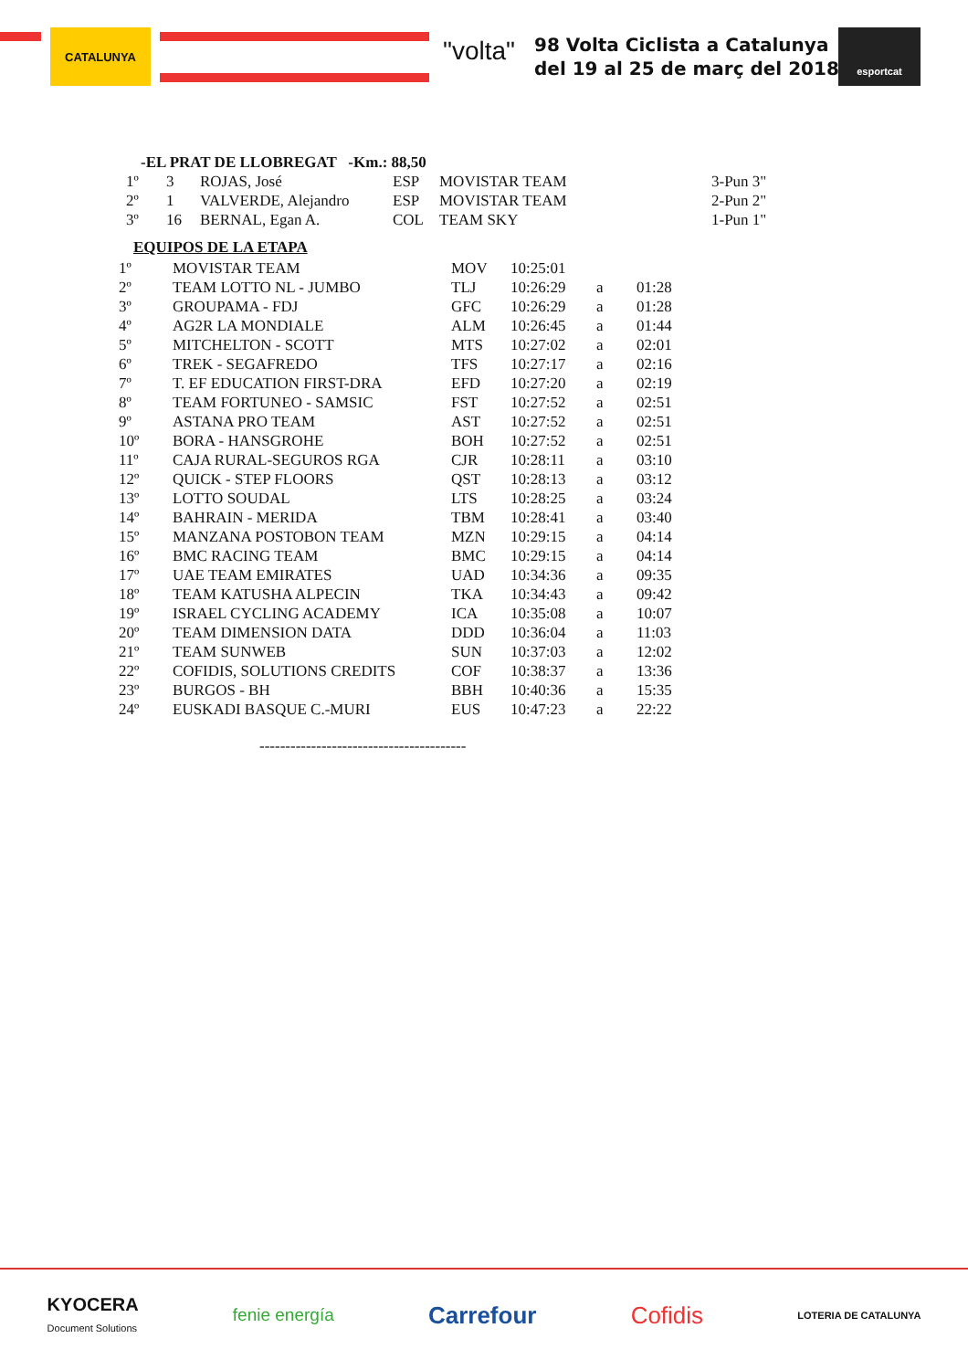CATALUNYA
"volta"
98 Volta Ciclista a Catalunya
del 19 al 25 de març del 2018
esportcat
-EL PRAT DE LLOBREGAT -Km.: 88,50
| 1º | 3 | ROJAS, José | ESP | MOVISTAR TEAM | 3-Pun 3" |
| 2º | 1 | VALVERDE, Alejandro | ESP | MOVISTAR TEAM | 2-Pun 2" |
| 3º | 16 | BERNAL, Egan A. | COL | TEAM SKY | 1-Pun 1" |
EQUIPOS DE LA ETAPA
| 1º | MOVISTAR TEAM | MOV | 10:25:01 | | |
| 2º | TEAM LOTTO NL - JUMBO | TLJ | 10:26:29 | a | 01:28 |
| 3º | GROUPAMA - FDJ | GFC | 10:26:29 | a | 01:28 |
| 4º | AG2R LA MONDIALE | ALM | 10:26:45 | a | 01:44 |
| 5º | MITCHELTON - SCOTT | MTS | 10:27:02 | a | 02:01 |
| 6º | TREK - SEGAFREDO | TFS | 10:27:17 | a | 02:16 |
| 7º | T. EF EDUCATION FIRST-DRA | EFD | 10:27:20 | a | 02:19 |
| 8º | TEAM FORTUNEO - SAMSIC | FST | 10:27:52 | a | 02:51 |
| 9º | ASTANA PRO TEAM | AST | 10:27:52 | a | 02:51 |
| 10º | BORA - HANSGROHE | BOH | 10:27:52 | a | 02:51 |
| 11º | CAJA RURAL-SEGUROS RGA | CJR | 10:28:11 | a | 03:10 |
| 12º | QUICK - STEP FLOORS | QST | 10:28:13 | a | 03:12 |
| 13º | LOTTO SOUDAL | LTS | 10:28:25 | a | 03:24 |
| 14º | BAHRAIN - MERIDA | TBM | 10:28:41 | a | 03:40 |
| 15º | MANZANA POSTOBON TEAM | MZN | 10:29:15 | a | 04:14 |
| 16º | BMC RACING TEAM | BMC | 10:29:15 | a | 04:14 |
| 17º | UAE TEAM EMIRATES | UAD | 10:34:36 | a | 09:35 |
| 18º | TEAM KATUSHA ALPECIN | TKA | 10:34:43 | a | 09:42 |
| 19º | ISRAEL CYCLING ACADEMY | ICA | 10:35:08 | a | 10:07 |
| 20º | TEAM DIMENSION DATA | DDD | 10:36:04 | a | 11:03 |
| 21º | TEAM SUNWEB | SUN | 10:37:03 | a | 12:02 |
| 22º | COFIDIS, SOLUTIONS CREDITS | COF | 10:38:37 | a | 13:36 |
| 23º | BURGOS - BH | BBH | 10:40:36 | a | 15:35 |
| 24º | EUSKADI BASQUE C.-MURI | EUS | 10:47:23 | a | 22:22 |
----------------------------------------
KYOCERA
Document Solutions
fenie energía
Carrefour Cofidis
LOTERIA DE CATALUNYA